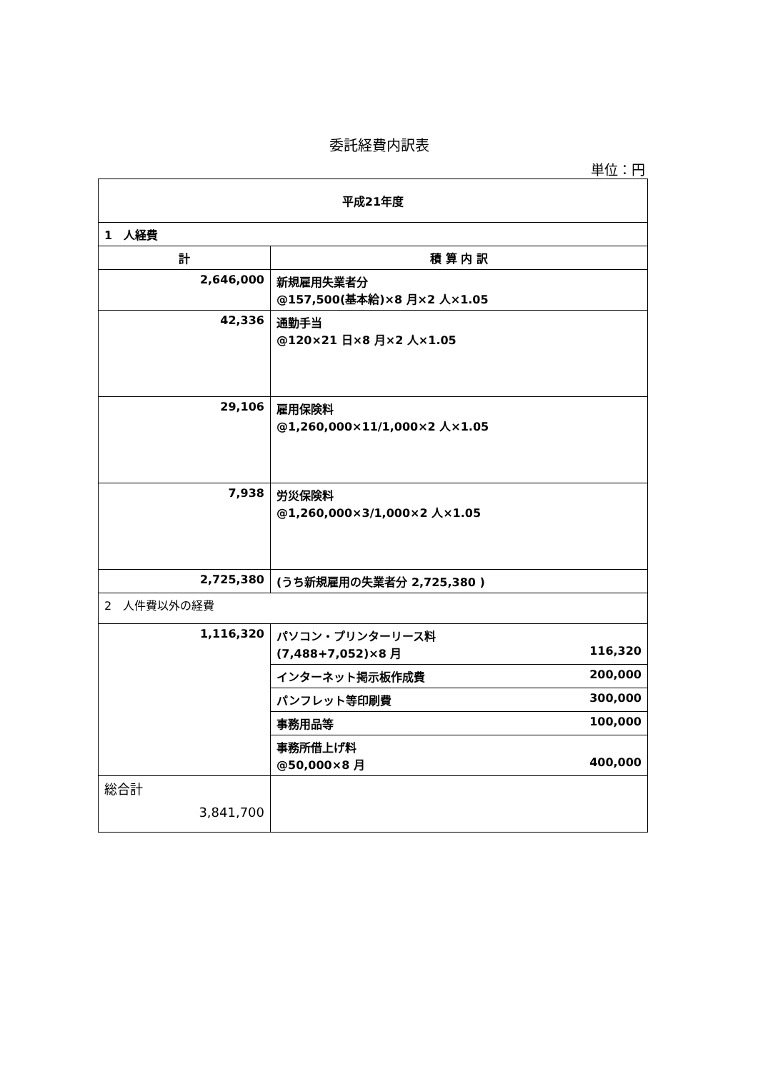委託経費内訳表
単位：円
| 平成21年度 | |
| --- | --- |
| 1 人経費 | |
| 計 | 積 算 内 訳 |
| 2,646,000 | 新規雇用失業者分 @157,500(基本給)×8 月×2 人×1.05 |
| 42,336 | 通勤手当 @120×21 日×8 月×2 人×1.05 |
| 29,106 | 雇用保険料 @1,260,000×11/1,000×2 人×1.05 |
| 7,938 | 労災保険料 @1,260,000×3/1,000×2 人×1.05 |
| 2,725,380 | (うち新規雇用の失業者分 2,725,380 ) |
| 2 人件費以外の経費 | |
| 1,116,320 | パソコン・プリンターリース料 (7,488+7,052)×8 月 116,320 |
| | インターネット掲示板作成費 200,000 |
| | パンフレット等印刷費 300,000 |
| | 事務用品等 100,000 |
| | 事務所借上げ料 @50,000×8 月 400,000 |
| 総合計 3,841,700 | |